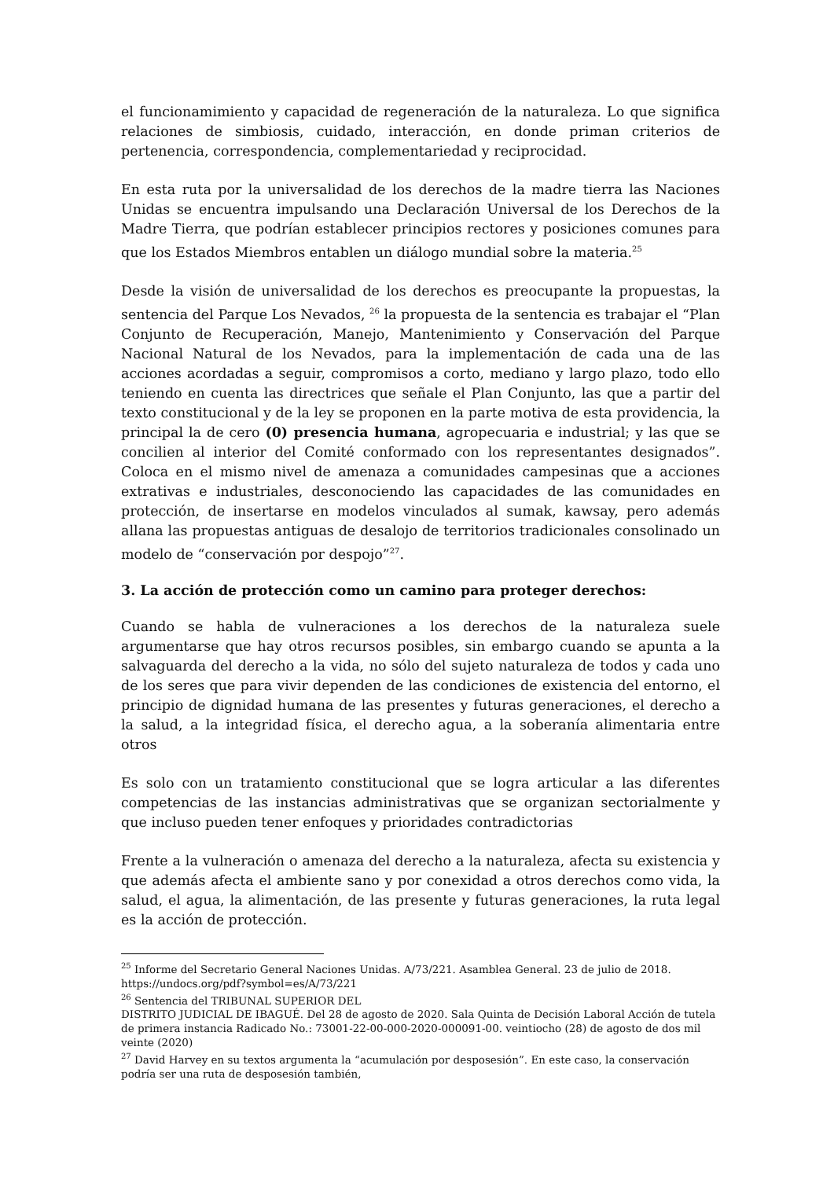el funcionamimiento y capacidad de regeneración de la naturaleza. Lo que significa relaciones de simbiosis, cuidado, interacción, en donde priman criterios de pertenencia, correspondencia, complementariedad y reciprocidad.
En esta ruta por la universalidad de los derechos de la madre tierra las Naciones Unidas se encuentra impulsando una Declaración Universal de los Derechos de la Madre Tierra, que podrían establecer principios rectores y posiciones comunes para que los Estados Miembros entablen un diálogo mundial sobre la materia.<sup>25</sup>
Desde la visión de universalidad de los derechos es preocupante la propuestas, la sentencia del Parque Los Nevados, <sup>26</sup> la propuesta de la sentencia es trabajar el “Plan Conjunto de Recuperación, Manejo, Mantenimiento y Conservación del Parque Nacional Natural de los Nevados, para la implementación de cada una de las acciones acordadas a seguir, compromisos a corto, mediano y largo plazo, todo ello teniendo en cuenta las directrices que señale el Plan Conjunto, las que a partir del texto constitucional y de la ley se proponen en la parte motiva de esta providencia, la principal la de cero (0) presencia humana, agropecuaria e industrial; y las que se concilien al interior del Comité conformado con los representantes designados”. Coloca en el mismo nivel de amenaza a comunidades campesinas que a acciones extrativas e industriales, desconociendo las capacidades de las comunidades en protección, de insertarse en modelos vinculados al sumak, kawsay, pero además allana las propuestas antiguas de desalojo de territorios tradicionales consolinado un modelo de “conservación por despojo”<sup>27</sup>.
3. La acción de protección como un camino para proteger derechos:
Cuando se habla de vulneraciones a los derechos de la naturaleza suele argumentarse que hay otros recursos posibles, sin embargo cuando se apunta a la salvaguarda del derecho a la vida, no sólo del sujeto naturaleza de todos y cada uno de los seres que para vivir dependen de las condiciones de existencia del entorno, el principio de dignidad humana de las presentes y futuras generaciones, el derecho a la salud, a la integridad física, el derecho agua, a la soberanía alimentaria entre otros
Es solo con un tratamiento constitucional que se logra articular a las diferentes competencias de las instancias administrativas que se organizan sectorialmente y que incluso pueden tener enfoques y prioridades contradictorias
Frente a la vulneración o amenaza del derecho a la naturaleza, afecta su existencia y que además afecta el ambiente sano y por conexidad a otros derechos como vida, la salud, el agua, la alimentación, de las presente y futuras generaciones, la ruta legal es la acción de protección.
<sup>25</sup> Informe del Secretario General Naciones Unidas. A/73/221. Asamblea General. 23 de julio de 2018. https://undocs.org/pdf?symbol=es/A/73/221
<sup>26</sup> Sentencia del TRIBUNAL SUPERIOR DEL
DISTRITO JUDICIAL DE IBAGUÉ. Del 28 de agosto de 2020. Sala Quinta de Decisión Laboral Acción de tutela de primera instancia Radicado No.: 73001-22-00-000-2020-000091-00. veintiocho (28) de agosto de dos mil veinte (2020)
<sup>27</sup> David Harvey en su textos argumenta la “acumulación por desposesión”. En este caso, la conservación podría ser una ruta de desposesión también,